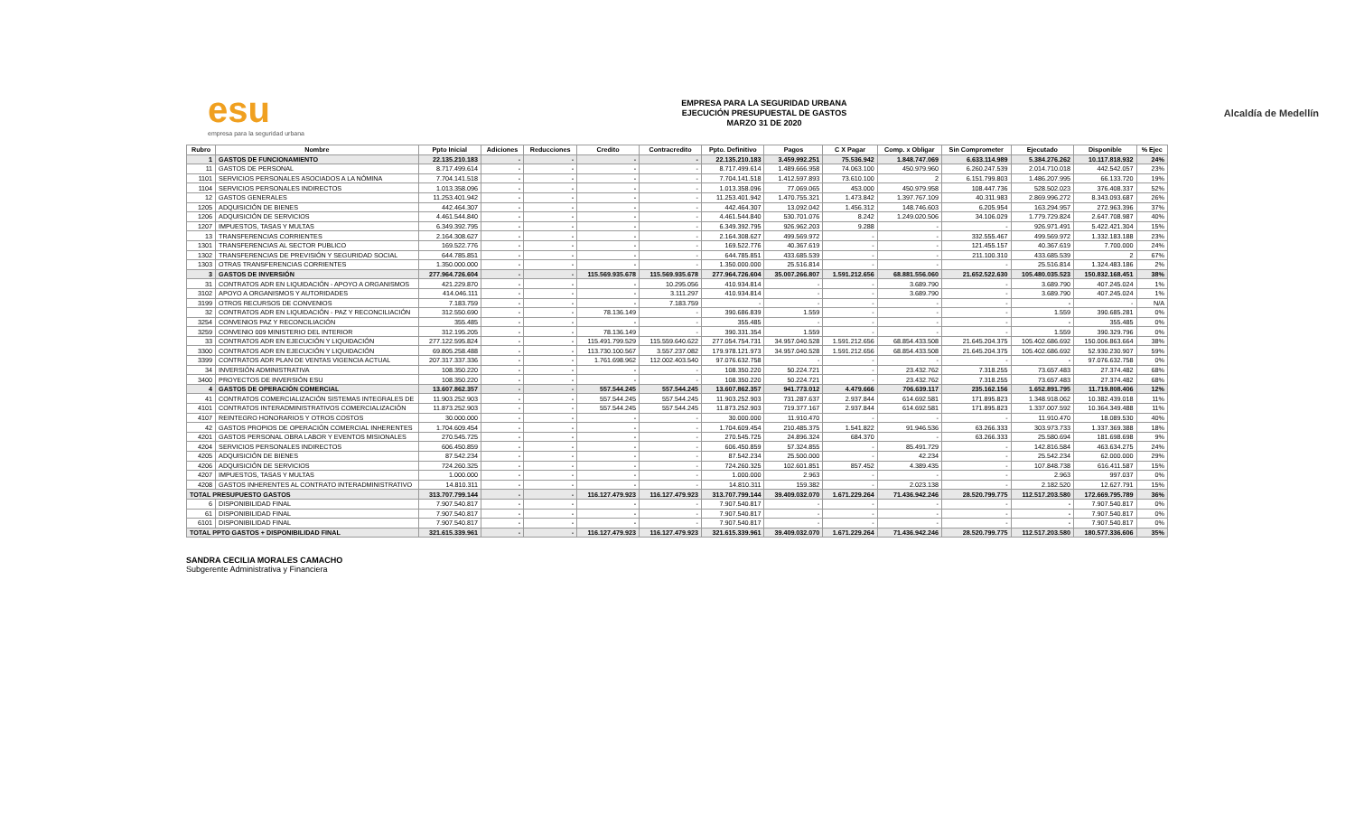esu
empresa para la seguridad urbana
EMPRESA PARA LA SEGURIDAD URBANA
EJECUCIÓN PRESUPUESTAL DE GASTOS
MARZO 31 DE 2020
Alcaldía de Medellín
| Rubro | Nombre | Ppto Inicial | Adiciones | Reducciones | Credito | Contracredito | Ppto. Definitivo | Pagos | C X Pagar | Comp. x Obligar | Sin Comprometer | Ejecutado | Disponible | % Ejec |
| --- | --- | --- | --- | --- | --- | --- | --- | --- | --- | --- | --- | --- | --- | --- |
| 1 | GASTOS DE FUNCIONAMIENTO | 22.135.210.183 | - | - | - | - | 22.135.210.183 | 3.459.992.251 | 75.536.942 | 1.848.747.069 | 6.633.114.989 | 5.384.276.262 | 10.117.818.932 | 24% |
| 11 | GASTOS DE PERSONAL | 8.717.499.614 | - | - | - | - | 8.717.499.614 | 1.489.666.958 | 74.063.100 | 450.979.960 | 6.260.247.539 | 2.014.710.018 | 442.542.057 | 23% |
| 1101 | SERVICIOS PERSONALES ASOCIADOS A LA NÓMINA | 7.704.141.518 | - | - | - | - | 7.704.141.518 | 1.412.597.893 | 73.610.100 | 2 | 6.151.799.803 | 1.486.207.995 | 66.133.720 | 19% |
| 1104 | SERVICIOS PERSONALES INDIRECTOS | 1.013.358.096 | - | - | - | - | 1.013.358.096 | 77.069.065 | 453.000 | 450.979.958 | 108.447.736 | 528.502.023 | 376.408.337 | 52% |
| 12 | GASTOS GENERALES | 11.253.401.942 | - | - | - | - | 11.253.401.942 | 1.470.755.321 | 1.473.842 | 1.397.767.109 | 40.311.983 | 2.869.996.272 | 8.343.093.687 | 26% |
| 1205 | ADQUISICIÓN DE BIENES | 442.464.307 | - | - | - | - | 442.464.307 | 13.092.042 | 1.456.312 | 148.746.603 | 6.205.954 | 163.294.957 | 272.963.396 | 37% |
| 1206 | ADQUISICIÓN DE SERVICIOS | 4.461.544.840 | - | - | - | - | 4.461.544.840 | 530.701.076 | 8.242 | 1.249.020.506 | 34.106.029 | 1.779.729.824 | 2.647.708.987 | 40% |
| 1207 | IMPUESTOS, TASAS Y MULTAS | 6.349.392.795 | - | - | - | - | 6.349.392.795 | 926.962.203 | 9.288 | - | - | 926.971.491 | 5.422.421.304 | 15% |
| 13 | TRANSFERENCIAS CORRIENTES | 2.164.308.627 | - | - | - | - | 2.164.308.627 | 499.569.972 | - | - | 332.555.467 | 499.569.972 | 1.332.183.188 | 23% |
| 1301 | TRANSFERENCIAS AL SECTOR PUBLICO | 169.522.776 | - | - | - | - | 169.522.776 | 40.367.619 | - | - | 121.455.157 | 40.367.619 | 7.700.000 | 24% |
| 1302 | TRANSFERENCIAS DE PREVISIÓN Y SEGURIDAD SOCIAL | 644.785.851 | - | - | - | - | 644.785.851 | 433.685.539 | - | - | 211.100.310 | 433.685.539 | 2 | 67% |
| 1303 | OTRAS TRANSFERENCIAS CORRIENTES | 1.350.000.000 | - | - | - | - | 1.350.000.000 | 25.516.814 | - | - | - | 25.516.814 | 1.324.483.186 | 2% |
| 3 | GASTOS DE INVERSIÓN | 277.964.726.604 | - | - | 115.569.935.678 | 115.569.935.678 | 277.964.726.604 | 35.007.266.807 | 1.591.212.656 | 68.881.556.060 | 21.652.522.630 | 105.480.035.523 | 150.832.168.451 | 38% |
| 31 | CONTRATOS ADR EN LIQUIDACIÓN - APOYO A ORGANISMOS | 421.229.870 | - | - | - | 10.295.056 | 410.934.814 | - | - | 3.689.790 | - | 3.689.790 | 407.245.024 | 1% |
| 3102 | APOYO A ORGANISMOS Y AUTORIDADES | 414.046.111 | - | - | - | 3.111.297 | 410.934.814 | - | - | 3.689.790 | - | 3.689.790 | 407.245.024 | 1% |
| 3199 | OTROS RECURSOS DE CONVENIOS | 7.183.759 | - | - | - | 7.183.759 | - | - | - | - | - | - | - | N/A |
| 32 | CONTRATOS ADR EN LIQUIDACIÓN - PAZ Y RECONCILIACIÓN | 312.550.690 | - | - | 78.136.149 | - | 390.686.839 | 1.559 | - | - | - | 1.559 | 390.685.281 | 0% |
| 3254 | CONVENIOS PAZ Y RECONCILIACIÓN | 355.485 | - | - | - | - | 355.485 | - | - | - | - | - | 355.485 | 0% |
| 3259 | CONVENIO 009 MINISTERIO DEL INTERIOR | 312.195.205 | - | - | 78.136.149 | - | 390.331.354 | 1.559 | - | - | - | 1.559 | 390.329.796 | 0% |
| 33 | CONTRATOS ADR EN EJECUCIÓN Y LIQUIDACIÓN | 277.122.595.824 | - | - | 115.491.799.529 | 115.559.640.622 | 277.054.754.731 | 34.957.040.528 | 1.591.212.656 | 68.854.433.508 | 21.645.204.375 | 105.402.686.692 | 150.006.863.664 | 38% |
| 3300 | CONTRATOS ADR EN EJECUCIÓN Y LIQUIDACIÓN | 69.805.258.488 | - | - | 113.730.100.567 | 3.557.237.082 | 179.978.121.973 | 34.957.040.528 | 1.591.212.656 | 68.854.433.508 | 21.645.204.375 | 105.402.686.692 | 52.930.230.907 | 59% |
| 3399 | CONTRATOS ADR PLAN DE VENTAS VIGENCIA ACTUAL | 207.317.337.336 | - | - | 1.761.698.962 | 112.002.403.540 | 97.076.632.758 | - | - | - | - | - | 97.076.632.758 | 0% |
| 34 | INVERSIÓN ADMINISTRATIVA | 108.350.220 | - | - | - | - | 108.350.220 | 50.224.721 | - | 23.432.762 | 7.318.255 | 73.657.483 | 27.374.482 | 68% |
| 3400 | PROYECTOS DE INVERSIÓN ESU | 108.350.220 | - | - | - | - | 108.350.220 | 50.224.721 | - | 23.432.762 | 7.318.255 | 73.657.483 | 27.374.482 | 68% |
| 4 | GASTOS DE OPERACIÓN COMERCIAL | 13.607.862.357 | - | - | 557.544.245 | 557.544.245 | 13.607.862.357 | 941.773.012 | 4.479.666 | 706.639.117 | 235.162.156 | 1.652.891.795 | 11.719.808.406 | 12% |
| 41 | CONTRATOS COMERCIALIZACIÓN SISTEMAS INTEGRALES DE | 11.903.252.903 | - | - | 557.544.245 | 557.544.245 | 11.903.252.903 | 731.287.637 | 2.937.844 | 614.692.581 | 171.895.823 | 1.348.918.062 | 10.382.439.018 | 11% |
| 4101 | CONTRATOS INTERADMINISTRATIVOS COMERCIALIZACIÓN | 11.873.252.903 | - | - | 557.544.245 | 557.544.245 | 11.873.252.903 | 719.377.167 | 2.937.844 | 614.692.581 | 171.895.823 | 1.337.007.592 | 10.364.349.488 | 11% |
| 4107 | REINTEGRO HONORARIOS Y OTROS COSTOS | 30.000.000 | - | - | - | - | 30.000.000 | 11.910.470 | - | - | - | 11.910.470 | 18.089.530 | 40% |
| 42 | GASTOS PROPIOS DE OPERACIÓN COMERCIAL INHERENTES | 1.704.609.454 | - | - | - | - | 1.704.609.454 | 210.485.375 | 1.541.822 | 91.946.536 | 63.266.333 | 303.973.733 | 1.337.369.388 | 18% |
| 4201 | GASTOS PERSONAL OBRA LABOR Y EVENTOS MISIONALES | 270.545.725 | - | - | - | - | 270.545.725 | 24.896.324 | 684.370 | - | 63.266.333 | 25.580.694 | 181.698.698 | 9% |
| 4204 | SERVICIOS PERSONALES INDIRECTOS | 606.450.859 | - | - | - | - | 606.450.859 | 57.324.855 | - | 85.491.729 | - | 142.816.584 | 463.634.275 | 24% |
| 4205 | ADQUISICIÓN DE BIENES | 87.542.234 | - | - | - | - | 87.542.234 | 25.500.000 | - | 42.234 | - | 25.542.234 | 62.000.000 | 29% |
| 4206 | ADQUISICIÓN DE SERVICIOS | 724.260.325 | - | - | - | - | 724.260.325 | 102.601.851 | 857.452 | 4.389.435 | - | 107.848.738 | 616.411.587 | 15% |
| 4207 | IMPUESTOS, TASAS Y MULTAS | 1.000.000 | - | - | - | - | 1.000.000 | 2.963 | - | - | - | 2.963 | 997.037 | 0% |
| 4208 | GASTOS INHERENTES AL CONTRATO INTERADMINISTRATIVO | 14.810.311 | - | - | - | - | 14.810.311 | 159.382 | - | 2.023.138 | - | 2.182.520 | 12.627.791 | 15% |
| TOTAL PRESUPUESTO GASTOS | | 313.707.799.144 | - | - | 116.127.479.923 | 116.127.479.923 | 313.707.799.144 | 39.409.032.070 | 1.671.229.264 | 71.436.942.246 | 28.520.799.775 | 112.517.203.580 | 172.669.795.789 | 36% |
| 6 | DISPONIBILIDAD FINAL | 7.907.540.817 | - | - | - | - | 7.907.540.817 | - | - | - | - | - | 7.907.540.817 | 0% |
| 61 | DISPONIBILIDAD FINAL | 7.907.540.817 | - | - | - | - | 7.907.540.817 | - | - | - | - | - | 7.907.540.817 | 0% |
| 6101 | DISPONIBILIDAD FINAL | 7.907.540.817 | - | - | - | - | 7.907.540.817 | - | - | - | - | - | 7.907.540.817 | 0% |
| TOTAL PPTO GASTOS + DISPONIBILIDAD FINAL | | 321.615.339.961 | - | - | 116.127.479.923 | 116.127.479.923 | 321.615.339.961 | 39.409.032.070 | 1.671.229.264 | 71.436.942.246 | 28.520.799.775 | 112.517.203.580 | 180.577.336.606 | 35% |
SANDRA CECILIA MORALES CAMACHO
Subgerente Administrativa y Financiera